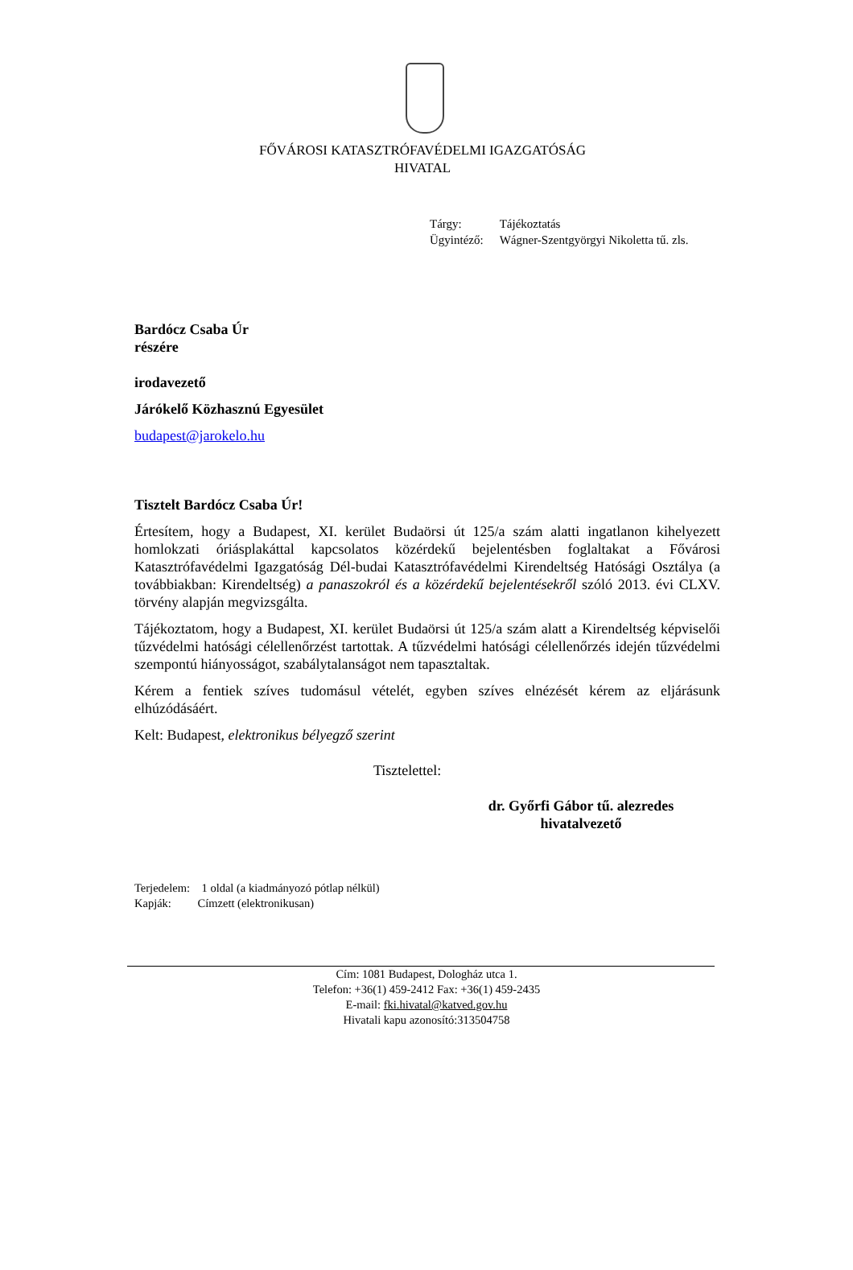FŐVÁROSI KATASZTRÓFAVÉDELMI IGAZGATÓSÁG
HIVATAL
| Tárgy: | Tájékoztatás |
| Ügyintéző: | Wágner-Szentgyörgyi Nikoletta tű. zls. |
Bardócz Csaba Úr
részére
irodavezető
Járókelő Közhasznú Egyesület
budapest@jarokelo.hu
Tisztelt Bardócz Csaba Úr!
Értesítem, hogy a Budapest, XI. kerület Budaörsi út 125/a szám alatti ingatlanon kihelyezett homlokzati óriásplakáttal kapcsolatos közérdekű bejelentésben foglaltakat a Fővárosi Katasztrófavédelmi Igazgatóság Dél-budai Katasztrófavédelmi Kirendeltség Hatósági Osztálya (a továbbiakban: Kirendeltség) a panaszokról és a közérdekű bejelentésekről szóló 2013. évi CLXV. törvény alapján megvizsgálta.
Tájékoztatom, hogy a Budapest, XI. kerület Budaörsi út 125/a szám alatt a Kirendeltség képviselői tűzvédelmi hatósági célellenőrzést tartottak. A tűzvédelmi hatósági célellenőrzés idején tűzvédelmi szempontú hiányosságot, szabálytalanságot nem tapasztaltak.
Kérem a fentiek szíves tudomásul vételét, egyben szíves elnézését kérem az eljárásunk elhúzódásáért.
Kelt: Budapest, elektronikus bélyegző szerint
Tisztelettel:
dr. Győrfi Gábor tű. alezredes
hivatalvezető
Terjedelem: 1 oldal (a kiadmányozó pótlap nélkül)
Kapják: Címzett (elektronikusan)
Cím: 1081 Budapest, Dologház utca 1.
Telefon: +36(1) 459-2412 Fax: +36(1) 459-2435
E-mail: fki.hivatal@katved.gov.hu
Hivatali kapu azonosító:313504758